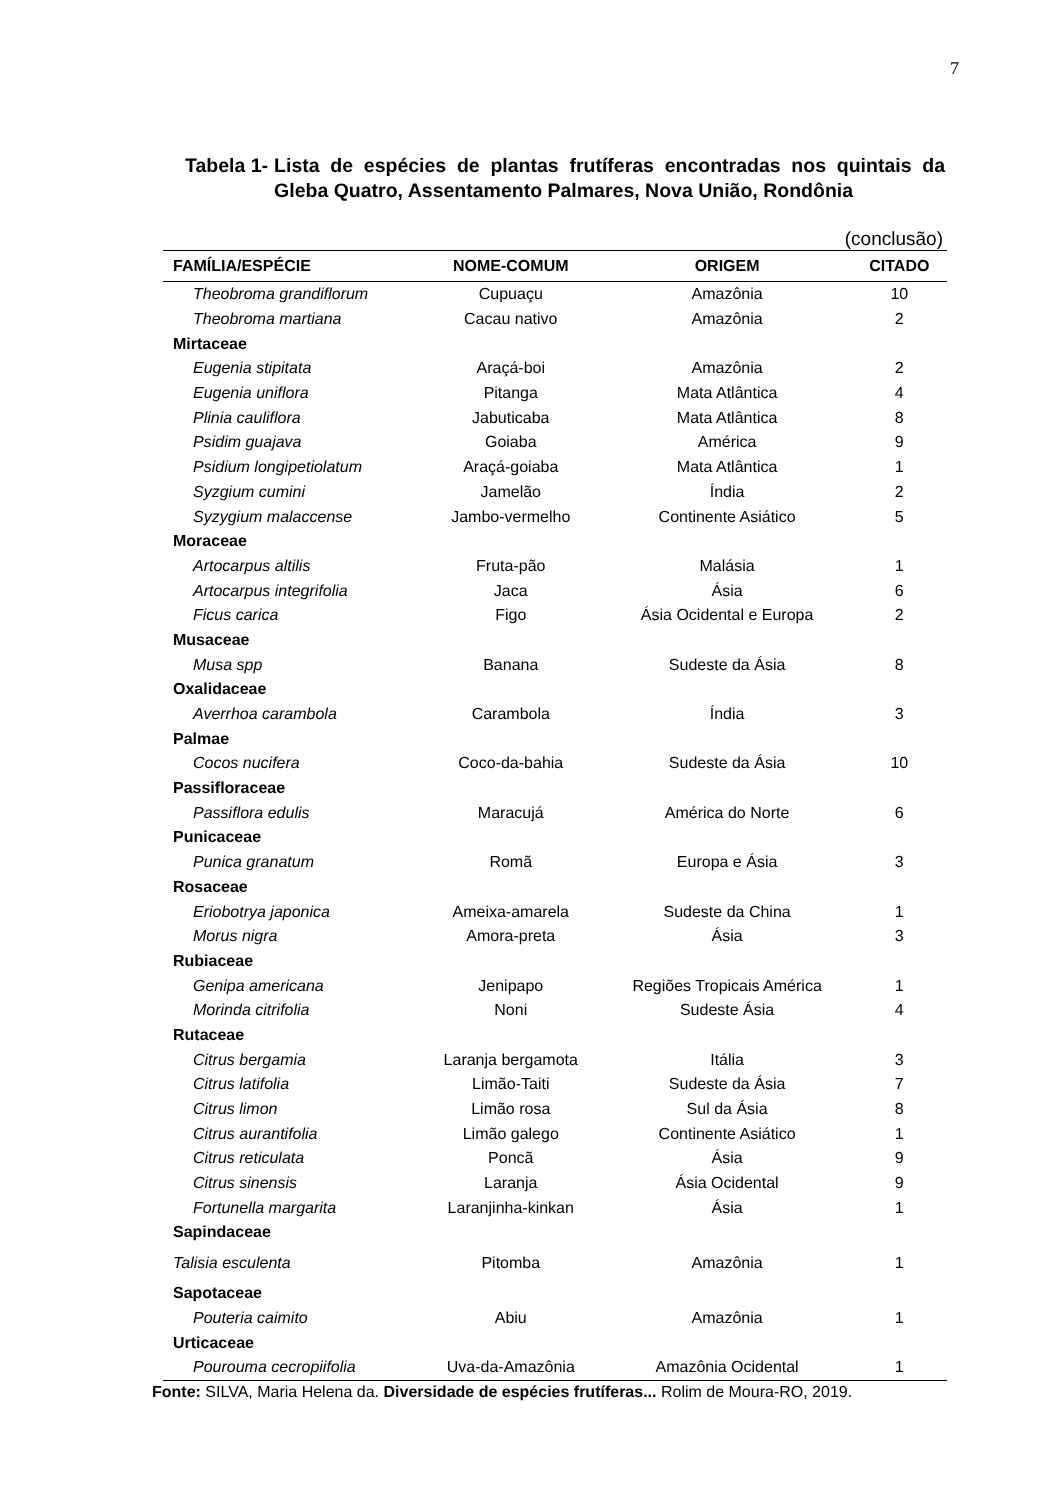7
Tabela 1- Lista de espécies de plantas frutíferas encontradas nos quintais da Gleba Quatro, Assentamento Palmares, Nova União, Rondônia
(conclusão)
| FAMÍLIA/ESPÉCIE | NOME-COMUM | ORIGEM | CITADO |
| --- | --- | --- | --- |
| Theobroma grandiflorum | Cupuaçu | Amazônia | 10 |
| Theobroma martiana | Cacau nativo | Amazônia | 2 |
| Mirtaceae | | | |
| Eugenia stipitata | Araçá-boi | Amazônia | 2 |
| Eugenia uniflora | Pitanga | Mata Atlântica | 4 |
| Plinia cauliflora | Jabuticaba | Mata Atlântica | 8 |
| Psidim guajava | Goiaba | América | 9 |
| Psidium longipetiolatum | Araçá-goiaba | Mata Atlântica | 1 |
| Syzgium cumini | Jamelão | Índia | 2 |
| Syzygium malaccense | Jambo-vermelho | Continente Asiático | 5 |
| Moraceae | | | |
| Artocarpus altilis | Fruta-pão | Malásia | 1 |
| Artocarpus integrifolia | Jaca | Ásia | 6 |
| Ficus carica | Figo | Ásia Ocidental e Europa | 2 |
| Musaceae | | | |
| Musa spp | Banana | Sudeste da Ásia | 8 |
| Oxalidaceae | | | |
| Averrhoa carambola | Carambola | Índia | 3 |
| Palmae | | | |
| Cocos nucifera | Coco-da-bahia | Sudeste da Ásia | 10 |
| Passifloraceae | | | |
| Passiflora edulis | Maracujá | América do Norte | 6 |
| Punicaceae | | | |
| Punica granatum | Romã | Europa e Ásia | 3 |
| Rosaceae | | | |
| Eriobotrya japonica | Ameixa-amarela | Sudeste da China | 1 |
| Morus nigra | Amora-preta | Ásia | 3 |
| Rubiaceae | | | |
| Genipa americana | Jenipapo | Regiões Tropicais América | 1 |
| Morinda citrifolia | Noni | Sudeste Ásia | 4 |
| Rutaceae | | | |
| Citrus bergamia | Laranja bergamota | Itália | 3 |
| Citrus latifolia | Limão-Taiti | Sudeste da Ásia | 7 |
| Citrus limon | Limão rosa | Sul da Ásia | 8 |
| Citrus aurantifolia | Limão galego | Continente Asiático | 1 |
| Citrus reticulata | Poncã | Ásia | 9 |
| Citrus sinensis | Laranja | Ásia Ocidental | 9 |
| Fortunella margarita | Laranjinha-kinkan | Ásia | 1 |
| Sapindaceae | | | |
| Talisia esculenta | Pitomba | Amazônia | 1 |
| Sapotaceae | | | |
| Pouteria caimito | Abiu | Amazônia | 1 |
| Urticaceae | | | |
| Pourouma cecropiifolia | Uva-da-Amazônia | Amazônia Ocidental | 1 |
Fonte: SILVA, Maria Helena da. Diversidade de espécies frutíferas... Rolim de Moura-RO, 2019.